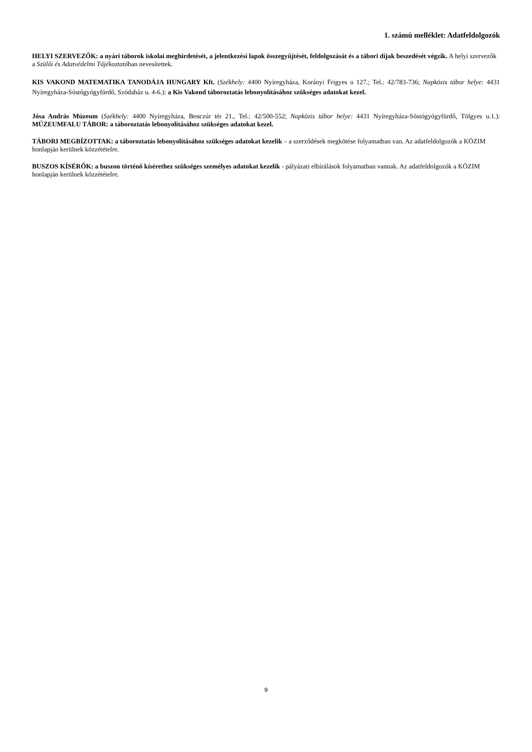1. számú melléklet: Adatfeldolgozók
HELYI SZERVEZŐK: a nyári táborok iskolai meghirdetését, a jelentkezési lapok összegyűjtését, feldolgozását és a tábori díjak beszedését végzik. A helyi szervezők a Szülői és Adatvédelmi Tájékoztatóban nevesítettek.
KIS VAKOND MATEMATIKA TANODÁJA HUNGARY Kft. (Székhely: 4400 Nyíregyháza, Korányi Frigyes u 127.; Tel.: 42/783-736; Napközis tábor helye: 4431 Nyíregyháza-Sóstógyógyfürdő, Szódaház u. 4-6.): a Kis Vakond táboroztatás lebonyolításához szükséges adatokat kezel.
Jósa András Múzeum (Székhely: 4400 Nyíregyháza, Benczúr tér 21., Tel.: 42/500-552; Napközis tábor helye: 4431 Nyíregyháza-Sóstógyógyfürdő, Tölgyes u.1.): MÚZEUMFALU TÁBOR: a táboroztatás lebonyolításához szükséges adatokat kezel.
TÁBORI MEGBÍZOTTAK: a táboroztatás lebonyolításához szükséges adatokat kezelik – a szerződések megkötése folyamatban van. Az adatfeldolgozók a KÖZIM honlapján kerülnek közzétételre.
BUSZOS KÍSÉRŐK: a buszon történő kísérethez szükséges személyes adatokat kezelik - pályázati elbírálások folyamatban vannak. Az adatfeldolgozók a KÖZIM honlapján kerülnek közzétételre.
9